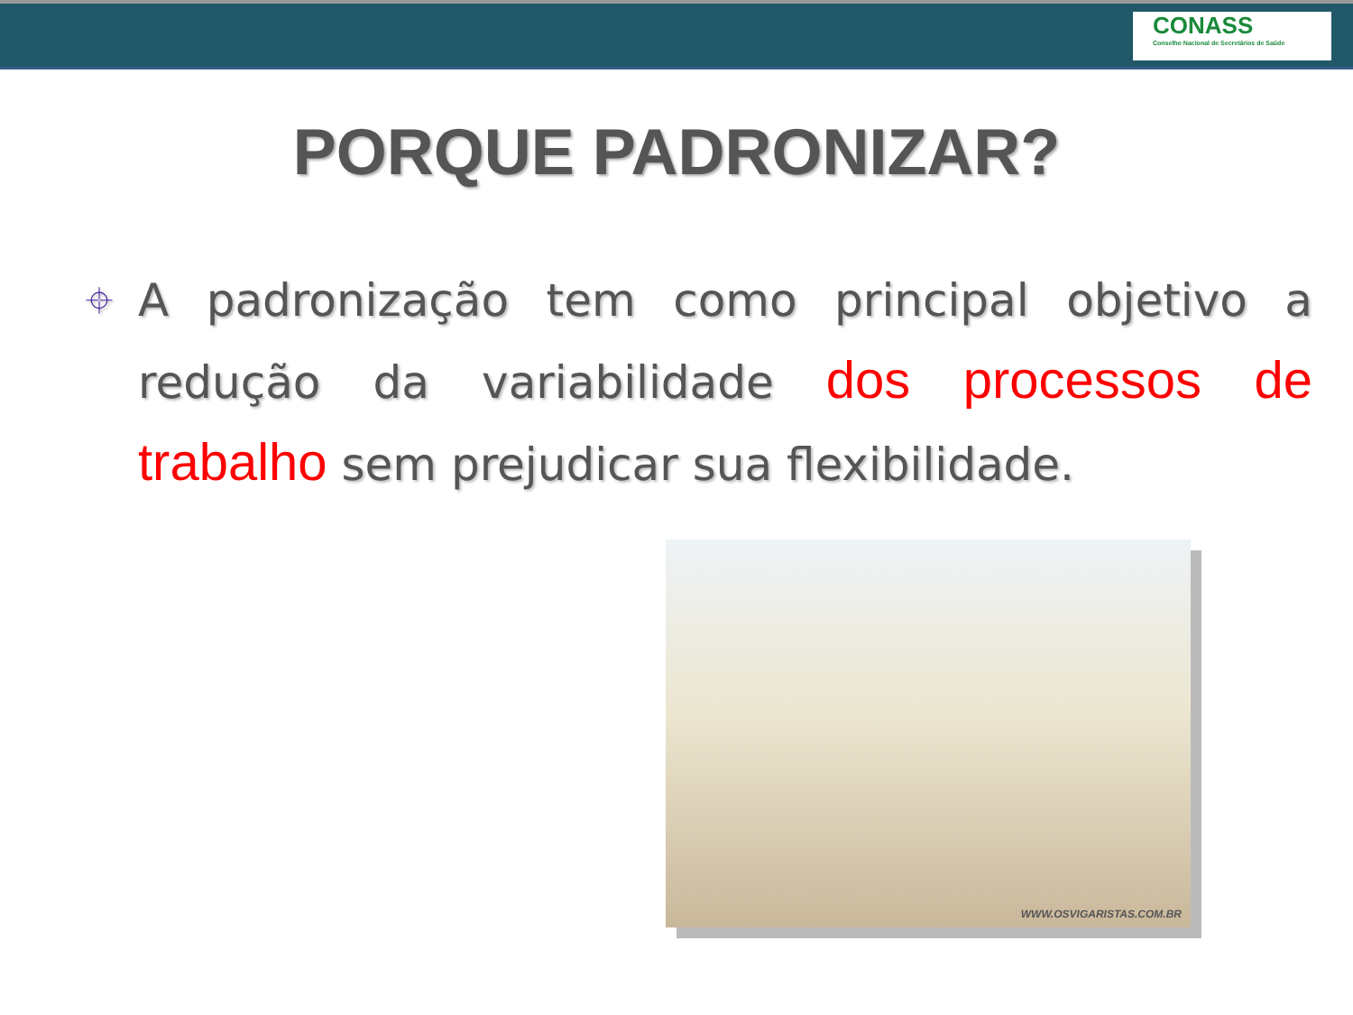CONASS
Conselho Nacional de Secretários de Saúde
PORQUE PADRONIZAR?
⌖
A padronização tem como principal objetivo a redução da variabilidade dos processos de trabalho sem prejudicar sua flexibilidade.
WWW.OSVIGARISTAS.COM.BR